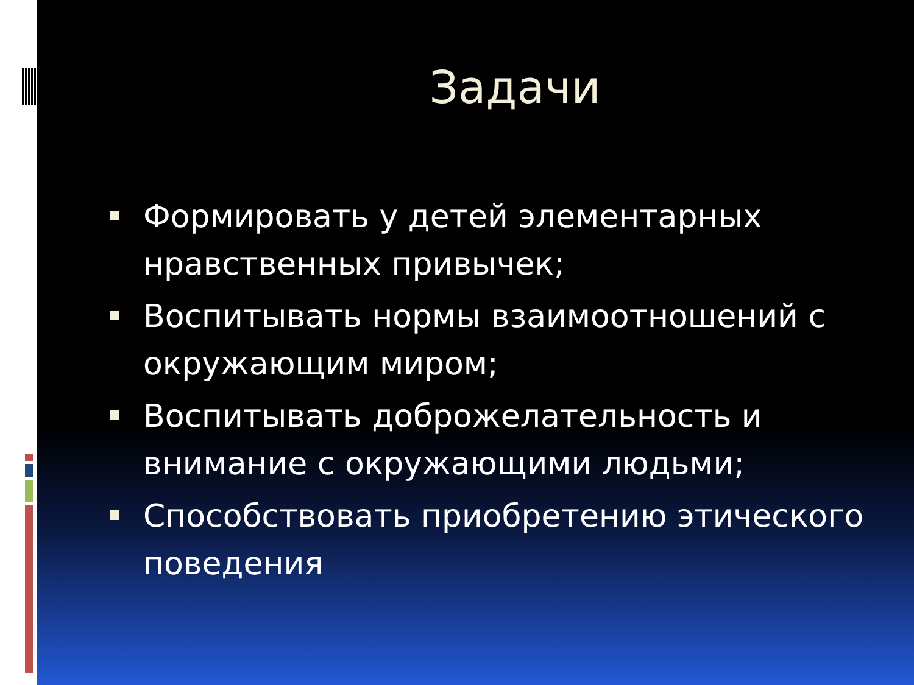Задачи
Формировать у детей элементарных нравственных привычек;
Воспитывать нормы взаимоотношений с окружающим миром;
Воспитывать доброжелательность и внимание с окружающими людьми;
Способствовать приобретению этического поведения